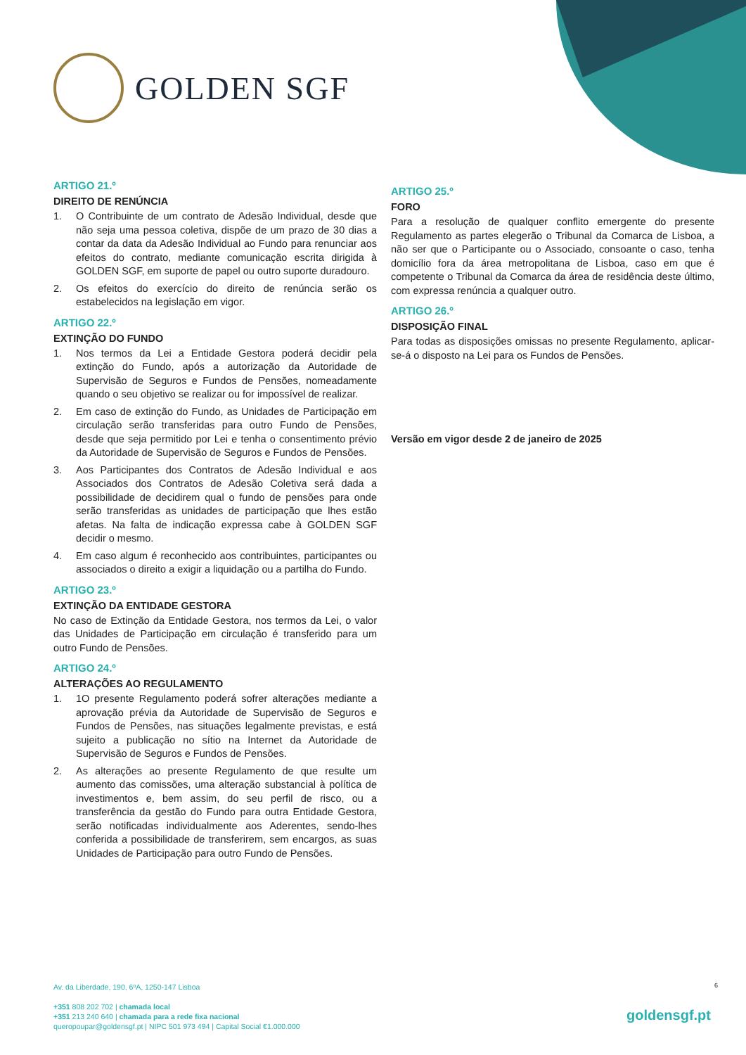GOLDEN SGF
ARTIGO 21.º
DIREITO DE RENÚNCIA
1. O Contribuinte de um contrato de Adesão Individual, desde que não seja uma pessoa coletiva, dispõe de um prazo de 30 dias a contar da data da Adesão Individual ao Fundo para renunciar aos efeitos do contrato, mediante comunicação escrita dirigida à GOLDEN SGF, em suporte de papel ou outro suporte duradouro.
2. Os efeitos do exercício do direito de renúncia serão os estabelecidos na legislação em vigor.
ARTIGO 22.º
EXTINÇÃO DO FUNDO
1. Nos termos da Lei a Entidade Gestora poderá decidir pela extinção do Fundo, após a autorização da Autoridade de Supervisão de Seguros e Fundos de Pensões, nomeadamente quando o seu objetivo se realizar ou for impossível de realizar.
2. Em caso de extinção do Fundo, as Unidades de Participação em circulação serão transferidas para outro Fundo de Pensões, desde que seja permitido por Lei e tenha o consentimento prévio da Autoridade de Supervisão de Seguros e Fundos de Pensões.
3. Aos Participantes dos Contratos de Adesão Individual e aos Associados dos Contratos de Adesão Coletiva será dada a possibilidade de decidirem qual o fundo de pensões para onde serão transferidas as unidades de participação que lhes estão afetas. Na falta de indicação expressa cabe à GOLDEN SGF decidir o mesmo.
4. Em caso algum é reconhecido aos contribuintes, participantes ou associados o direito a exigir a liquidação ou a partilha do Fundo.
ARTIGO 23.º
EXTINÇÃO DA ENTIDADE GESTORA
No caso de Extinção da Entidade Gestora, nos termos da Lei, o valor das Unidades de Participação em circulação é transferido para um outro Fundo de Pensões.
ARTIGO 24.º
ALTERAÇÕES AO REGULAMENTO
1. 1O presente Regulamento poderá sofrer alterações mediante a aprovação prévia da Autoridade de Supervisão de Seguros e Fundos de Pensões, nas situações legalmente previstas, e está sujeito a publicação no sítio na Internet da Autoridade de Supervisão de Seguros e Fundos de Pensões.
2. As alterações ao presente Regulamento de que resulte um aumento das comissões, uma alteração substancial à política de investimentos e, bem assim, do seu perfil de risco, ou a transferência da gestão do Fundo para outra Entidade Gestora, serão notificadas individualmente aos Aderentes, sendo-lhes conferida a possibilidade de transferirem, sem encargos, as suas Unidades de Participação para outro Fundo de Pensões.
ARTIGO 25.º
FORO
Para a resolução de qualquer conflito emergente do presente Regulamento as partes elegerão o Tribunal da Comarca de Lisboa, a não ser que o Participante ou o Associado, consoante o caso, tenha domicílio fora da área metropolitana de Lisboa, caso em que é competente o Tribunal da Comarca da área de residência deste último, com expressa renúncia a qualquer outro.
ARTIGO 26.º
DISPOSIÇÃO FINAL
Para todas as disposições omissas no presente Regulamento, aplicar-se-á o disposto na Lei para os Fundos de Pensões.
Versão em vigor desde 2 de janeiro de 2025
6
Av. da Liberdade, 190, 6ºA, 1250-147 Lisboa
+351 808 202 702 | chamada local
+351 213 240 640 | chamada para a rede fixa nacional
queropoupar@goldensgf.pt | NIPC 501 973 494 | Capital Social €1.000.000
goldensgf.pt